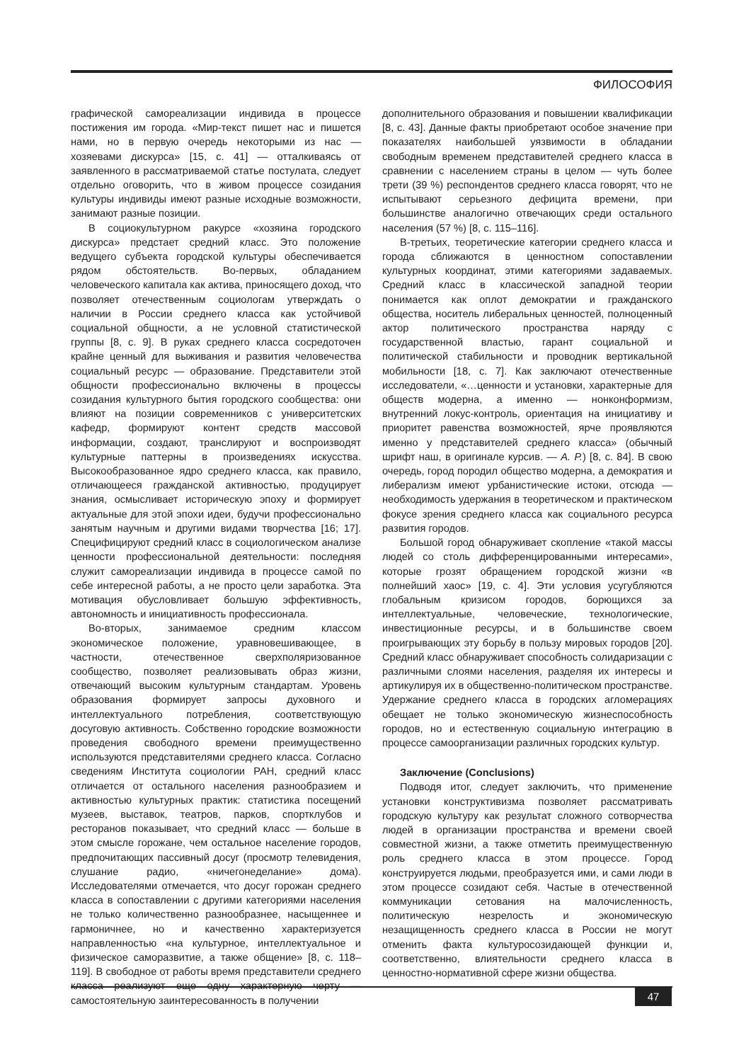ФИЛОСОФИЯ
графической самореализации индивида в процессе постижения им города. «Мир-текст пишет нас и пишется нами, но в первую очередь некоторыми из нас — хозяевами дискурса» [15, с. 41] — отталкиваясь от заявленного в рассматриваемой статье постулата, следует отдельно оговорить, что в живом процессе созидания культуры индивиды имеют разные исходные возможности, занимают разные позиции.
В социокультурном ракурсе «хозяина городского дискурса» предстает средний класс. Это положение ведущего субъекта городской культуры обеспечивается рядом обстоятельств. Во-первых, обладанием человеческого капитала как актива, приносящего доход, что позволяет отечественным социологам утверждать о наличии в России среднего класса как устойчивой социальной общности, а не условной статистической группы [8, с. 9]. В руках среднего класса сосредоточен крайне ценный для выживания и развития человечества социальный ресурс — образование. Представители этой общности профессионально включены в процессы созидания культурного бытия городского сообщества: они влияют на позиции современников с университетских кафедр, формируют контент средств массовой информации, создают, транслируют и воспроизводят культурные паттерны в произведениях искусства. Высокообразованное ядро среднего класса, как правило, отличающееся гражданской активностью, продуцирует знания, осмысливает историческую эпоху и формирует актуальные для этой эпохи идеи, будучи профессионально занятым научным и другими видами творчества [16; 17]. Специфицируют средний класс в социологическом анализе ценности профессиональной деятельности: последняя служит самореализации индивида в процессе самой по себе интересной работы, а не просто цели заработка. Эта мотивация обусловливает большую эффективность, автономность и инициативность профессионала.
Во-вторых, занимаемое средним классом экономическое положение, уравновешивающее, в частности, отечественное сверхполяризованное сообщество, позволяет реализовывать образ жизни, отвечающий высоким культурным стандартам. Уровень образования формирует запросы духовного и интеллектуального потребления, соответствующую досуговую активность. Собственно городские возможности проведения свободного времени преимущественно используются представителями среднего класса. Согласно сведениям Института социологии РАН, средний класс отличается от остального населения разнообразием и активностью культурных практик: статистика посещений музеев, выставок, театров, парков, спортклубов и ресторанов показывает, что средний класс — больше в этом смысле горожане, чем остальное население городов, предпочитающих пассивный досуг (просмотр телевидения, слушание радио, «ничегонеделание» дома). Исследователями отмечается, что досуг горожан среднего класса в сопоставлении с другими категориями населения не только количественно разнообразнее, насыщеннее и гармоничнее, но и качественно характеризуется направленностью «на культурное, интеллектуальное и физическое саморазвитие, а также общение» [8, с. 118–119]. В свободное от работы время представители среднего класса реализуют еще одну характерную черту — самостоятельную заинтересованность в получении
дополнительного образования и повышении квалификации [8, с. 43]. Данные факты приобретают особое значение при показателях наибольшей уязвимости в обладании свободным временем представителей среднего класса в сравнении с населением страны в целом — чуть более трети (39 %) респондентов среднего класса говорят, что не испытывают серьезного дефицита времени, при большинстве аналогично отвечающих среди остального населения (57 %) [8, с. 115–116].
В-третьих, теоретические категории среднего класса и города сближаются в ценностном сопоставлении культурных координат, этими категориями задаваемых. Средний класс в классической западной теории понимается как оплот демократии и гражданского общества, носитель либеральных ценностей, полноценный актор политического пространства наряду с государственной властью, гарант социальной и политической стабильности и проводник вертикальной мобильности [18, с. 7]. Как заключают отечественные исследователи, «…ценности и установки, характерные для обществ модерна, а именно — нонконформизм, внутренний локус-контроль, ориентация на инициативу и приоритет равенства возможностей, ярче проявляются именно у представителей среднего класса» (обычный шрифт наш, в оригинале курсив. — А. Р.) [8, с. 84]. В свою очередь, город породил общество модерна, а демократия и либерализм имеют урбанистические истоки, отсюда — необходимость удержания в теоретическом и практическом фокусе зрения среднего класса как социального ресурса развития городов.
Большой город обнаруживает скопление «такой массы людей со столь дифференцированными интересами», которые грозят обращением городской жизни «в полнейший хаос» [19, с. 4]. Эти условия усугубляются глобальным кризисом городов, борющихся за интеллектуальные, человеческие, технологические, инвестиционные ресурсы, и в большинстве своем проигрывающих эту борьбу в пользу мировых городов [20]. Средний класс обнаруживает способность солидаризации с различными слоями населения, разделяя их интересы и артикулируя их в общественно-политическом пространстве. Удержание среднего класса в городских агломерациях обещает не только экономическую жизнеспособность городов, но и естественную социальную интеграцию в процессе самоорганизации различных городских культур.
Заключение (Conclusions)
Подводя итог, следует заключить, что применение установки конструктивизма позволяет рассматривать городскую культуру как результат сложного сотворчества людей в организации пространства и времени своей совместной жизни, а также отметить преимущественную роль среднего класса в этом процессе. Город конструируется людьми, преобразуется ими, и сами люди в этом процессе созидают себя. Частые в отечественной коммуникации сетования на малочисленность, политическую незрелость и экономическую незащищенность среднего класса в России не могут отменить факта культуросозидающей функции и, соответственно, влиятельности среднего класса в ценностно-нормативной сфере жизни общества.
47